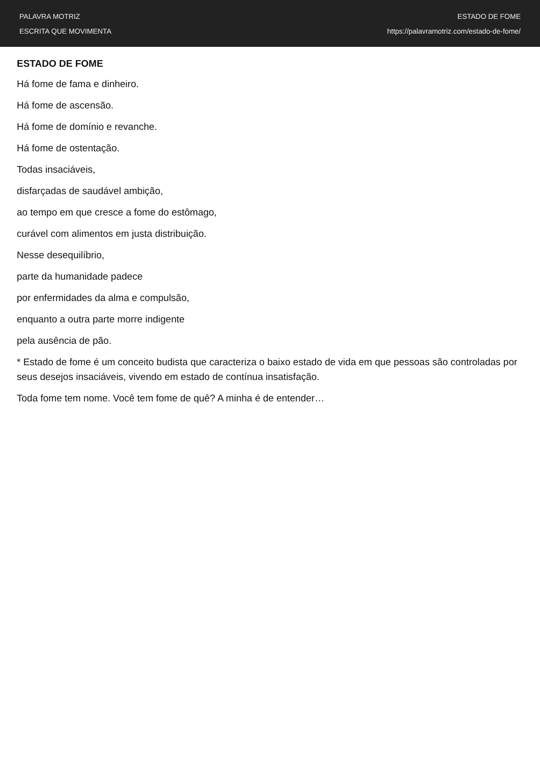PALAVRA MOTRIZ
ESCRITA QUE MOVIMENTA
ESTADO DE FOME
https://palavramotriz.com/estado-de-fome/
ESTADO DE FOME
Há fome de fama e dinheiro.
Há fome de ascensão.
Há fome de domínio e revanche.
Há fome de ostentação.
Todas insaciáveis,
disfarçadas de saudável ambição,
ao tempo em que cresce a fome do estômago,
curável com alimentos em justa distribuição.
Nesse desequilíbrio,
parte da humanidade padece
por enfermidades da alma e compulsão,
enquanto a outra parte morre indigente
pela ausência de pão.
* Estado de fome é um conceito budista que caracteriza o baixo estado de vida em que pessoas são controladas por seus desejos insaciáveis, vivendo em estado de contínua insatisfação.
Toda fome tem nome. Você tem fome de quê? A minha é de entender…